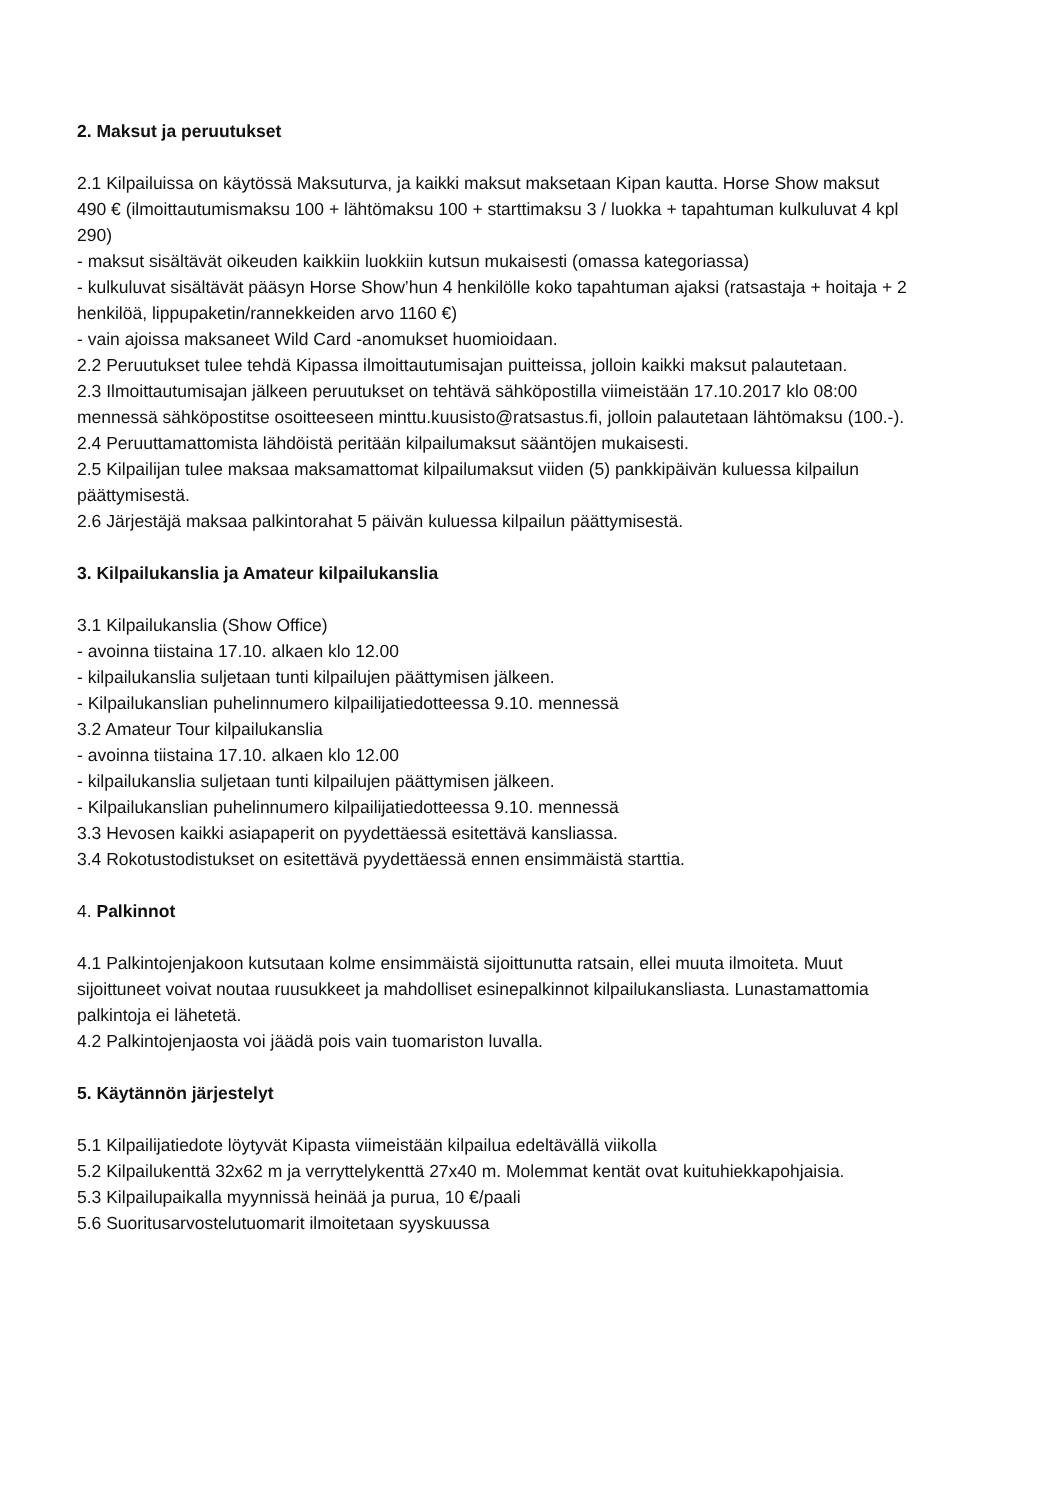2. Maksut ja peruutukset
2.1 Kilpailuissa on käytössä Maksuturva, ja kaikki maksut maksetaan Kipan kautta. Horse Show maksut 490 € (ilmoittautumismaksu 100 + lähtömaksu 100 + starttimaksu 3 / luokka + tapahtuman kulkuluvat 4 kpl 290)
- maksut sisältävät oikeuden kaikkiin luokkiin kutsun mukaisesti (omassa kategoriassa)
- kulkuluvat sisältävät pääsyn Horse Show’hun 4 henkilölle koko tapahtuman ajaksi (ratsastaja + hoitaja + 2 henkilöä, lippupaketin/rannekkeiden arvo 1160 €)
- vain ajoissa maksaneet Wild Card -anomukset huomioidaan.
2.2 Peruutukset tulee tehdä Kipassa ilmoittautumisajan puitteissa, jolloin kaikki maksut palautetaan.
2.3 Ilmoittautumisajan jälkeen peruutukset on tehtävä sähköpostilla viimeistään 17.10.2017 klo 08:00 mennessä sähköpostitse osoitteeseen minttu.kuusisto@ratsastus.fi, jolloin palautetaan lähtömaksu (100.-).
2.4 Peruuttamattomista lähdöistä peritään kilpailumaksut sääntöjen mukaisesti.
2.5 Kilpailijan tulee maksaa maksamattomat kilpailumaksut viiden (5) pankkipäivän kuluessa kilpailun päättymisestä.
2.6 Järjestäjä maksaa palkintorahat 5 päivän kuluessa kilpailun päättymisestä.
3. Kilpailukanslia ja Amateur kilpailukanslia
3.1 Kilpailukanslia (Show Office)
- avoinna tiistaina 17.10. alkaen klo 12.00
- kilpailukanslia suljetaan tunti kilpailujen päättymisen jälkeen.
- Kilpailukanslian puhelinnumero kilpailijatiedotteessa 9.10. mennessä
3.2 Amateur Tour kilpailukanslia
- avoinna tiistaina 17.10. alkaen klo 12.00
- kilpailukanslia suljetaan tunti kilpailujen päättymisen jälkeen.
- Kilpailukanslian puhelinnumero kilpailijatiedotteessa 9.10. mennessä
3.3 Hevosen kaikki asiapaperit on pyydettäessä esitettävä kansliassa.
3.4 Rokotustodistukset on esitettävä pyydettäessä ennen ensimmäistä starttia.
4. Palkinnot
4.1 Palkintojenjakoon kutsutaan kolme ensimmäistä sijoittunutta ratsain, ellei muuta ilmoiteta. Muut sijoittuneet voivat noutaa ruusukkeet ja mahdolliset esinepalkinnot kilpailukansliasta. Lunastamattomia palkintoja ei lähetetä.
4.2 Palkintojenjaosta voi jäädä pois vain tuomariston luvalla.
5. Käytännön järjestelyt
5.1 Kilpailijatiedote löytyvät Kipasta viimeistään kilpailua edeltävällä viikolla
5.2 Kilpailukenttä 32x62 m ja verryttelykenttä 27x40 m. Molemmat kentät ovat kuituhiekkapohjaisia.
5.3 Kilpailupaikalla myynnissä heinää ja purua, 10 €/paali
5.6 Suoritusarvostelutuomarit ilmoitetaan syyskuussa